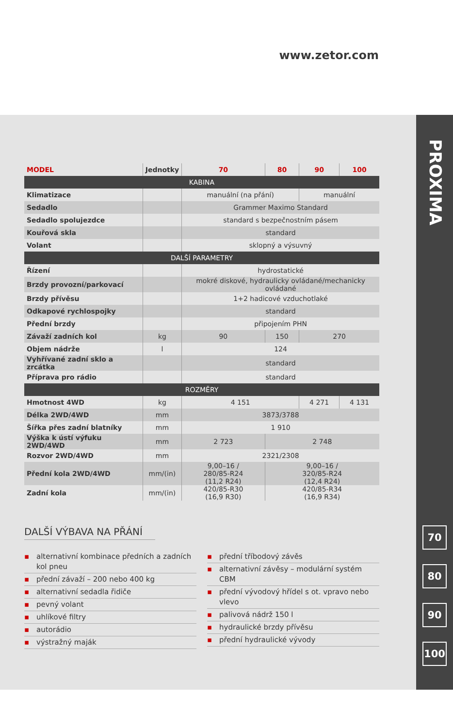www.zetor.com
PROXIMA
70
80
90
100
| MODEL | Jednotky | 70 | 80 | 90 | 100 |
| --- | --- | --- | --- | --- | --- |
| KABINA | | | | | |
| Klimatizace | | manuální (na přání) | | manuální | |
| Sedadlo | | Grammer Maximo Standard | | | |
| Sedadlo spolujezdce | | standard s bezpečnostním pásem | | | |
| Kouřová skla | | standard | | | |
| Volant | | sklopný a výsuvný | | | |
| DALŠÍ PARAMETRY | | | | | |
| Řízení | | hydrostatické | | | |
| Brzdy provozní/parkovací | | mokré diskové, hydraulicky ovládané/mechanicky ovládané | | | |
| Brzdy přívěsu | | 1+2 hadicové vzduchotlaké | | | |
| Odkapové rychlospojky | | standard | | | |
| Přední brzdy | | připojením PHN | | | |
| Závaží zadních kol | kg | 90 | 150 | 270 | |
| Objem nádrže | l | 124 | | | |
| Vyhřívané zadní sklo a zrcátka | | standard | | | |
| Příprava pro rádio | | standard | | | |
| ROZMĚRY | | | | | |
| Hmotnost 4WD | kg | 4 151 | | 4 271 | 4 131 |
| Délka 2WD/4WD | mm | 3873/3788 | | | |
| Šířka přes zadní blatníky | mm | 1 910 | | | |
| Výška k ústí výfuku 2WD/4WD | mm | 2 723 | 2 748 | | |
| Rozvor 2WD/4WD | mm | 2321/2308 | | | |
| Přední kola 2WD/4WD | mm/(in) | 9,00–16 / 280/85-R24 (11,2 R24) | 9,00–16 / 320/85-R24 (12,4 R24) | | |
| Zadní kola | mm/(in) | 420/85-R30 (16,9 R30) | 420/85-R34 (16,9 R34) | | |
DALŠÍ VÝBAVA NA PŘÁNÍ
▪ alternativní kombinace přední­ch a zadních kol pneu
▪ přední závaží – 200 nebo 400 kg
▪ alternativní sedadla řidiče
▪ pevný volant
▪ uhlíkové filtry
▪ autorádio
▪ výstražný maják
▪ přední tříbodový závěs
▪ alternativní závěsy – modulární systém CBM
▪ přední vývodový hřídel s ot. vpravo nebo vlevo
▪ palivová nádrž 150 l
▪ hydraulické brzdy přívěsu
▪ přední hydraulické vývody